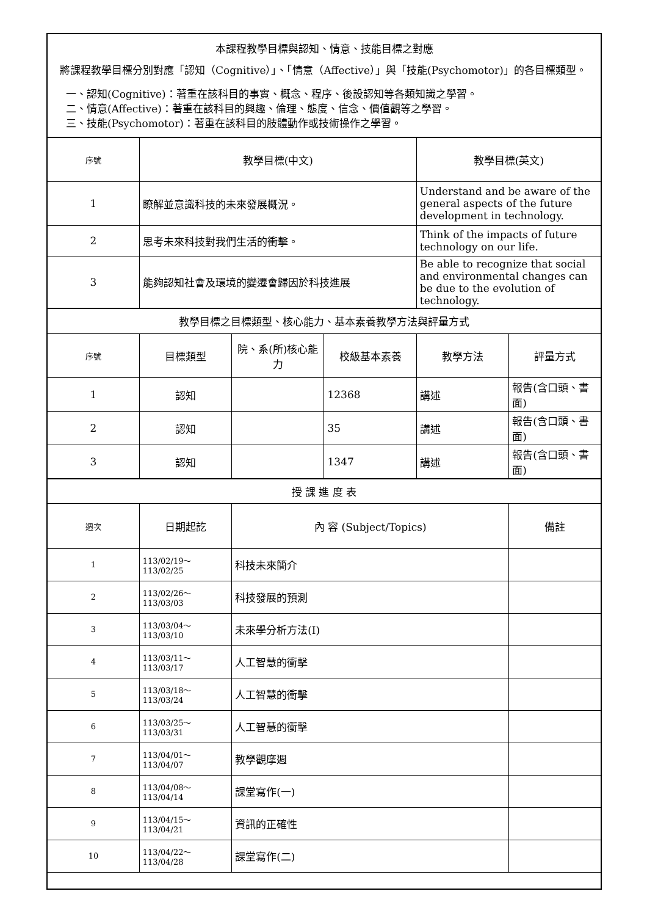| 本課程教學目標與認知、情意、技能目標之對應 將課程教學目標分別對應「認知（Cognitive）」、「情意（Affective）」與「技能(Psychomotor)」的各目標類型。 一、認知(Cognitive)：著重在該科目的事實、概念、程序、後設認知等各類知識之學習。 二、情意(Affective)：著重在該科目的興趣、倫理、態度、信念、價值觀等之學習。 三、技能(Psychomotor)：著重在該科目的肢體動作或技術操作之學習。 | | | | | |
| 序號 | 教學目標(中文) | | | 教學目標(英文) | |
| 1 | 瞭解並意識科技的未來發展概況。 | | | Understand and be aware of the general aspects of the future development in technology. | |
| 2 | 思考未來科技對我們生活的衝擊。 | | | Think of the impacts of future technology on our life. | |
| 3 | 能夠認知社會及環境的變遷會歸因於科技進展 | | | Be able to recognize that social and environmental changes can be due to the evolution of technology. | |
| 教學目標之目標類型、核心能力、基本素養教學方法與評量方式 | | | | | |
| 序號 | 目標類型 | 院、系(所)核心能力 | 校級基本素養 | 教學方法 | 評量方式 |
| 1 | 認知 | | 12368 | 講述 | 報告(含口頭、書面) |
| 2 | 認知 | | 35 | 講述 | 報告(含口頭、書面) |
| 3 | 認知 | | 1347 | 講述 | 報告(含口頭、書面) |
| 授 課 進 度 表 | | | | | |
| 週次 | 日期起訖 | 內 容 (Subject/Topics) | | | 備註 |
| 1 | 113/02/19～113/02/25 | 科技未來簡介 | | | |
| 2 | 113/02/26～113/03/03 | 科技發展的預測 | | | |
| 3 | 113/03/04～113/03/10 | 未來學分析方法(I) | | | |
| 4 | 113/03/11～113/03/17 | 人工智慧的衝擊 | | | |
| 5 | 113/03/18～113/03/24 | 人工智慧的衝擊 | | | |
| 6 | 113/03/25～113/03/31 | 人工智慧的衝擊 | | | |
| 7 | 113/04/01～113/04/07 | 教學觀摩週 | | | |
| 8 | 113/04/08～113/04/14 | 課堂寫作(一) | | | |
| 9 | 113/04/15～113/04/21 | 資訊的正確性 | | | |
| 10 | 113/04/22～113/04/28 | 課堂寫作(二) | | | |